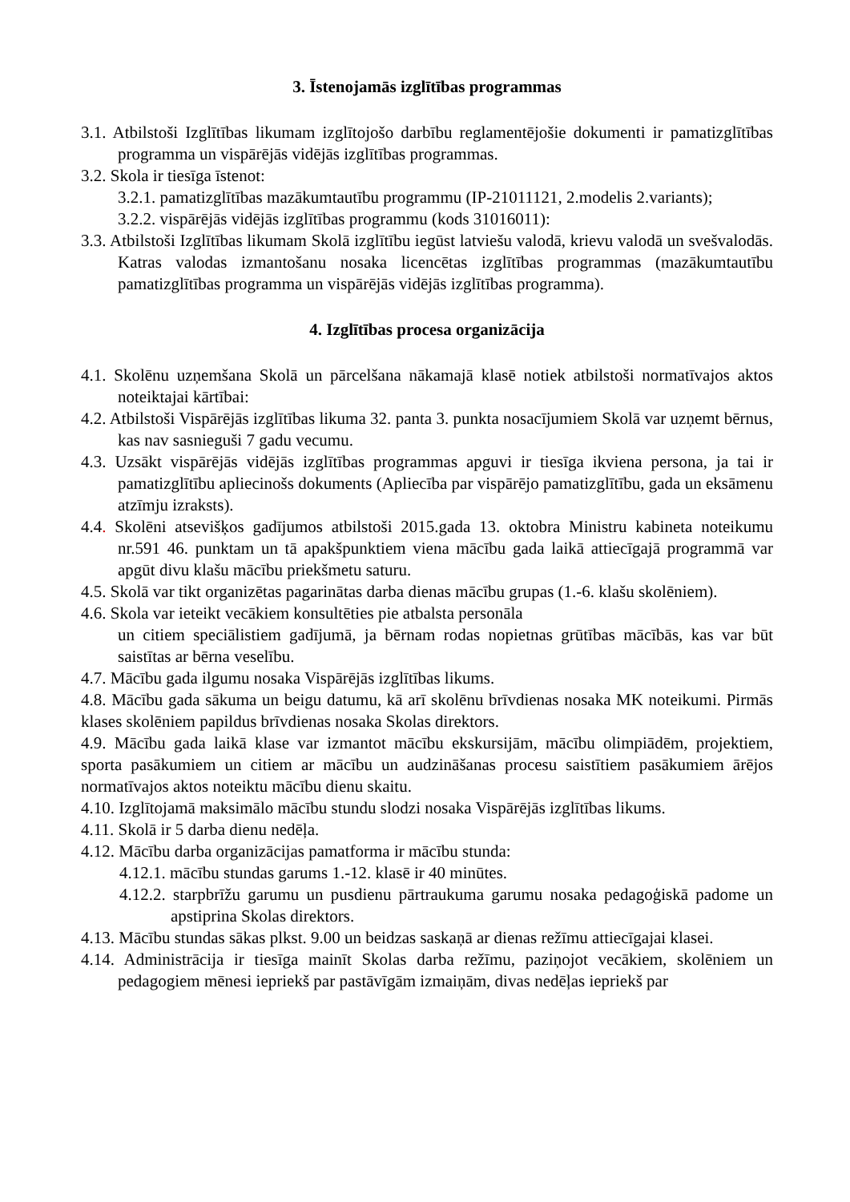3. Īstenojamās izglītības programmas
3.1. Atbilstoši Izglītības likumam izglītojošo darbību reglamentējošie dokumenti ir pamatizglītības programma un vispārējās vidējās izglītības programmas.
3.2. Skola ir tiesīga īstenot:
3.2.1. pamatizglītības mazākumtautību programmu (IP-21011121, 2.modelis 2.variants);
3.2.2. vispārējās vidējās izglītības programmu (kods 31016011):
3.3. Atbilstoši Izglītības likumam Skolā izglītību iegūst latviešu valodā, krievu valodā un svešvalodās. Katras valodas izmantošanu nosaka licencētas izglītības programmas (mazākumtautību pamatizglītības programma un vispārējās vidējās izglītības programma).
4. Izglītības procesa organizācija
4.1. Skolēnu uzņemšana Skolā un pārcelšana nākamajā klasē notiek atbilstoši normatīvajos aktos noteiktajai kārtībai:
4.2. Atbilstoši Vispārējās izglītības likuma 32. panta 3. punkta nosacījumiem Skolā var uzņemt bērnus, kas nav sasnieguši 7 gadu vecumu.
4.3. Uzsākt vispārējās vidējās izglītības programmas apguvi ir tiesīga ikviena persona, ja tai ir pamatizglītību apliecinošs dokuments (Apliecība par vispārējo pamatizglītību, gada un eksāmenu atzīmju izraksts).
4.4. Skolēni atsevišķos gadījumos atbilstoši 2015.gada 13. oktobra Ministru kabineta noteikumu nr.591 46. punktam un tā apakšpunktiem viena mācību gada laikā attiecīgajā programmā var apgūt divu klašu mācību priekšmetu saturu.
4.5. Skolā var tikt organizētas pagarinātas darba dienas mācību grupas (1.-6. klašu skolēniem).
4.6. Skola var ieteikt vecākiem konsultēties pie atbalsta personāla
un citiem speciālistiem gadījumā, ja bērnam rodas nopietnas grūtības mācībās, kas var būt saistītas ar bērna veselību.
4.7. Mācību gada ilgumu nosaka Vispārējās izglītības likums.
4.8. Mācību gada sākuma un beigu datumu, kā arī skolēnu brīvdienas nosaka MK noteikumi. Pirmās klases skolēniem papildus brīvdienas nosaka Skolas direktors.
4.9. Mācību gada laikā klase var izmantot mācību ekskursijām, mācību olimpiādēm, projektiem, sporta pasākumiem un citiem ar mācību un audzināšanas procesu saistītiem pasākumiem ārējos normatīvajos aktos noteiktu mācību dienu skaitu.
4.10. Izglītojamā maksimālo mācību stundu slodzi nosaka Vispārējās izglītības likums.
4.11. Skolā ir 5 darba dienu nedēļa.
4.12. Mācību darba organizācijas pamatforma ir mācību stunda:
4.12.1. mācību stundas garums 1.-12. klasē ir 40 minūtes.
4.12.2. starpbrīžu garumu un pusdienu pārtraukuma garumu nosaka pedagoģiskā padome un apstiprina Skolas direktors.
4.13. Mācību stundas sākas plkst. 9.00 un beidzas saskaņā ar dienas režīmu attiecīgajai klasei.
4.14. Administrācija ir tiesīga mainīt Skolas darba režīmu, paziņojot vecākiem, skolēniem un pedagogiem mēnesi iepriekš par pastāvīgām izmaiņām, divas nedēļas iepriekš par